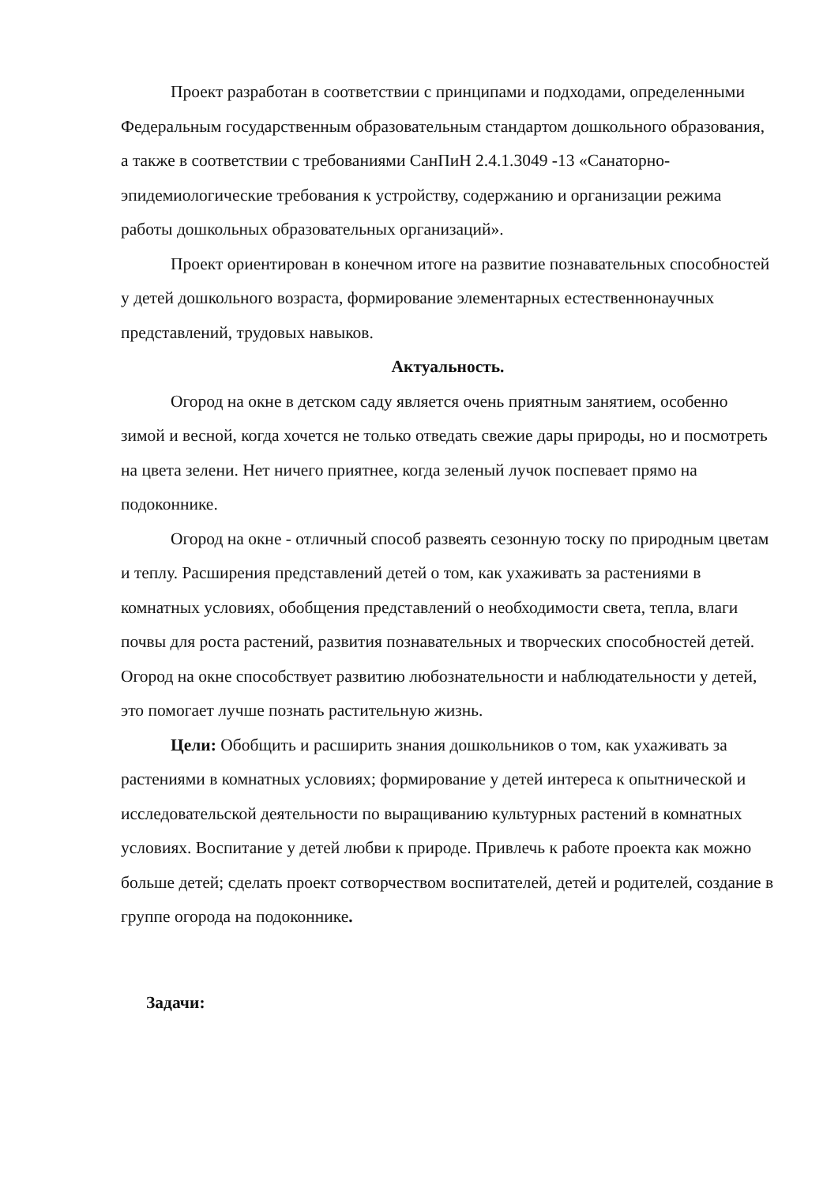Проект разработан в соответствии с принципами и подходами, определенными Федеральным государственным образовательным стандартом дошкольного образования, а также в соответствии с требованиями СанПиН 2.4.1.3049 -13 «Санаторно-эпидемиологические требования к устройству, содержанию и организации режима работы дошкольных образовательных организаций».
Проект ориентирован в конечном итоге на развитие познавательных способностей у детей дошкольного возраста, формирование элементарных естественнонаучных представлений, трудовых навыков.
Актуальность.
Огород на окне в детском саду является очень приятным занятием, особенно зимой и весной, когда хочется не только отведать свежие дары природы, но и посмотреть на цвета зелени. Нет ничего приятнее, когда зеленый лучок поспевает прямо на подоконнике.
Огород на окне - отличный способ развеять сезонную тоску по природным цветам и теплу. Расширения представлений детей о том, как ухаживать за растениями в комнатных условиях, обобщения представлений о необходимости света, тепла, влаги почвы для роста растений, развития познавательных и творческих способностей детей.
Огород на окне способствует развитию любознательности и наблюдательности у детей, это помогает лучше познать растительную жизнь.
Цели: Обобщить и расширить знания дошкольников о том, как ухаживать за растениями в комнатных условиях; формирование у детей интереса к опытнической и исследовательской деятельности по выращиванию культурных растений в комнатных условиях. Воспитание у детей любви к природе. Привлечь к работе проекта как можно больше детей; сделать проект сотворчеством воспитателей, детей и родителей, создание в группе огорода на подоконнике.
Задачи: